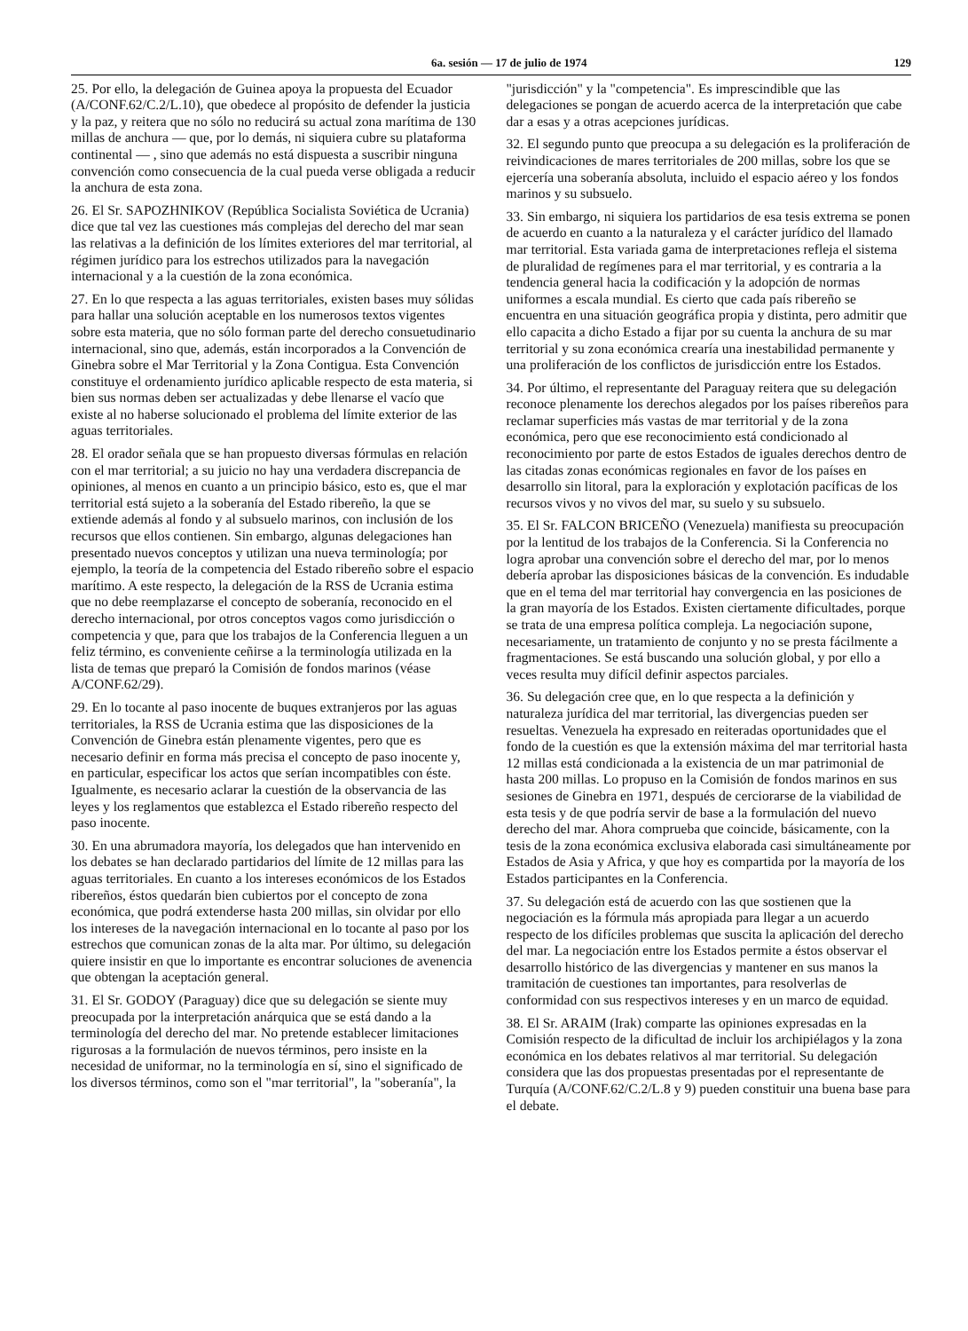6a. sesión — 17 de julio de 1974 129
25. Por ello, la delegación de Guinea apoya la propuesta del Ecuador (A/CONF.62/C.2/L.10), que obedece al propósito de defender la justicia y la paz, y reitera que no sólo no reducirá su actual zona marítima de 130 millas de anchura — que, por lo demás, ni siquiera cubre su plataforma continental — , sino que además no está dispuesta a suscribir ninguna convención como consecuencia de la cual pueda verse obligada a reducir la anchura de esta zona.
26. El Sr. SAPOZHNIKOV (República Socialista Soviética de Ucrania) dice que tal vez las cuestiones más complejas del derecho del mar sean las relativas a la definición de los límites exteriores del mar territorial, al régimen jurídico para los estrechos utilizados para la navegación internacional y a la cuestión de la zona económica.
27. En lo que respecta a las aguas territoriales, existen bases muy sólidas para hallar una solución aceptable en los numerosos textos vigentes sobre esta materia, que no sólo forman parte del derecho consuetudinario internacional, sino que, además, están incorporados a la Convención de Ginebra sobre el Mar Territorial y la Zona Contigua. Esta Convención constituye el ordenamiento jurídico aplicable respecto de esta materia, si bien sus normas deben ser actualizadas y debe llenarse el vacío que existe al no haberse solucionado el problema del límite exterior de las aguas territoriales.
28. El orador señala que se han propuesto diversas fórmulas en relación con el mar territorial; a su juicio no hay una verdadera discrepancia de opiniones, al menos en cuanto a un principio básico, esto es, que el mar territorial está sujeto a la soberanía del Estado ribereño, la que se extiende además al fondo y al subsuelo marinos, con inclusión de los recursos que ellos contienen. Sin embargo, algunas delegaciones han presentado nuevos conceptos y utilizan una nueva terminología; por ejemplo, la teoría de la competencia del Estado ribereño sobre el espacio marítimo. A este respecto, la delegación de la RSS de Ucrania estima que no debe reemplazarse el concepto de soberanía, reconocido en el derecho internacional, por otros conceptos vagos como jurisdicción o competencia y que, para que los trabajos de la Conferencia lleguen a un feliz término, es conveniente ceñirse a la terminología utilizada en la lista de temas que preparó la Comisión de fondos marinos (véase A/CONF.62/29).
29. En lo tocante al paso inocente de buques extranjeros por las aguas territoriales, la RSS de Ucrania estima que las disposiciones de la Convención de Ginebra están plenamente vigentes, pero que es necesario definir en forma más precisa el concepto de paso inocente y, en particular, especificar los actos que serían incompatibles con éste. Igualmente, es necesario aclarar la cuestión de la observancia de las leyes y los reglamentos que establezca el Estado ribereño respecto del paso inocente.
30. En una abrumadora mayoría, los delegados que han intervenido en los debates se han declarado partidarios del límite de 12 millas para las aguas territoriales. En cuanto a los intereses económicos de los Estados ribereños, éstos quedarán bien cubiertos por el concepto de zona económica, que podrá extenderse hasta 200 millas, sin olvidar por ello los intereses de la navegación internacional en lo tocante al paso por los estrechos que comunican zonas de la alta mar. Por último, su delegación quiere insistir en que lo importante es encontrar soluciones de avenencia que obtengan la aceptación general.
31. El Sr. GODOY (Paraguay) dice que su delegación se siente muy preocupada por la interpretación anárquica que se está dando a la terminología del derecho del mar. No pretende establecer limitaciones rigurosas a la formulación de nuevos términos, pero insiste en la necesidad de uniformar, no la terminología en sí, sino el significado de los diversos términos, como son el "mar territorial", la "soberanía", la
"jurisdicción" y la "competencia". Es imprescindible que las delegaciones se pongan de acuerdo acerca de la interpretación que cabe dar a esas y a otras acepciones jurídicas.
32. El segundo punto que preocupa a su delegación es la proliferación de reivindicaciones de mares territoriales de 200 millas, sobre los que se ejercería una soberanía absoluta, incluido el espacio aéreo y los fondos marinos y su subsuelo.
33. Sin embargo, ni siquiera los partidarios de esa tesis extrema se ponen de acuerdo en cuanto a la naturaleza y el carácter jurídico del llamado mar territorial. Esta variada gama de interpretaciones refleja el sistema de pluralidad de regímenes para el mar territorial, y es contraria a la tendencia general hacia la codificación y la adopción de normas uniformes a escala mundial. Es cierto que cada país ribereño se encuentra en una situación geográfica propia y distinta, pero admitir que ello capacita a dicho Estado a fijar por su cuenta la anchura de su mar territorial y su zona económica crearía una inestabilidad permanente y una proliferación de los conflictos de jurisdicción entre los Estados.
34. Por último, el representante del Paraguay reitera que su delegación reconoce plenamente los derechos alegados por los países ribereños para reclamar superficies más vastas de mar territorial y de la zona económica, pero que ese reconocimiento está condicionado al reconocimiento por parte de estos Estados de iguales derechos dentro de las citadas zonas económicas regionales en favor de los países en desarrollo sin litoral, para la exploración y explotación pacíficas de los recursos vivos y no vivos del mar, su suelo y su subsuelo.
35. El Sr. FALCON BRICEÑO (Venezuela) manifiesta su preocupación por la lentitud de los trabajos de la Conferencia. Si la Conferencia no logra aprobar una convención sobre el derecho del mar, por lo menos debería aprobar las disposiciones básicas de la convención. Es indudable que en el tema del mar territorial hay convergencia en las posiciones de la gran mayoría de los Estados. Existen ciertamente dificultades, porque se trata de una empresa política compleja. La negociación supone, necesariamente, un tratamiento de conjunto y no se presta fácilmente a fragmentaciones. Se está buscando una solución global, y por ello a veces resulta muy difícil definir aspectos parciales.
36. Su delegación cree que, en lo que respecta a la definición y naturaleza jurídica del mar territorial, las divergencias pueden ser resueltas. Venezuela ha expresado en reiteradas oportunidades que el fondo de la cuestión es que la extensión máxima del mar territorial hasta 12 millas está condicionada a la existencia de un mar patrimonial de hasta 200 millas. Lo propuso en la Comisión de fondos marinos en sus sesiones de Ginebra en 1971, después de cerciorarse de la viabilidad de esta tesis y de que podría servir de base a la formulación del nuevo derecho del mar. Ahora comprueba que coincide, básicamente, con la tesis de la zona económica exclusiva elaborada casi simultáneamente por Estados de Asia y Africa, y que hoy es compartida por la mayoría de los Estados participantes en la Conferencia.
37. Su delegación está de acuerdo con las que sostienen que la negociación es la fórmula más apropiada para llegar a un acuerdo respecto de los difíciles problemas que suscita la aplicación del derecho del mar. La negociación entre los Estados permite a éstos observar el desarrollo histórico de las divergencias y mantener en sus manos la tramitación de cuestiones tan importantes, para resolverlas de conformidad con sus respectivos intereses y en un marco de equidad.
38. El Sr. ARAIM (Irak) comparte las opiniones expresadas en la Comisión respecto de la dificultad de incluir los archipiélagos y la zona económica en los debates relativos al mar territorial. Su delegación considera que las dos propuestas presentadas por el representante de Turquía (A/CONF.62/C.2/L.8 y 9) pueden constituir una buena base para el debate.